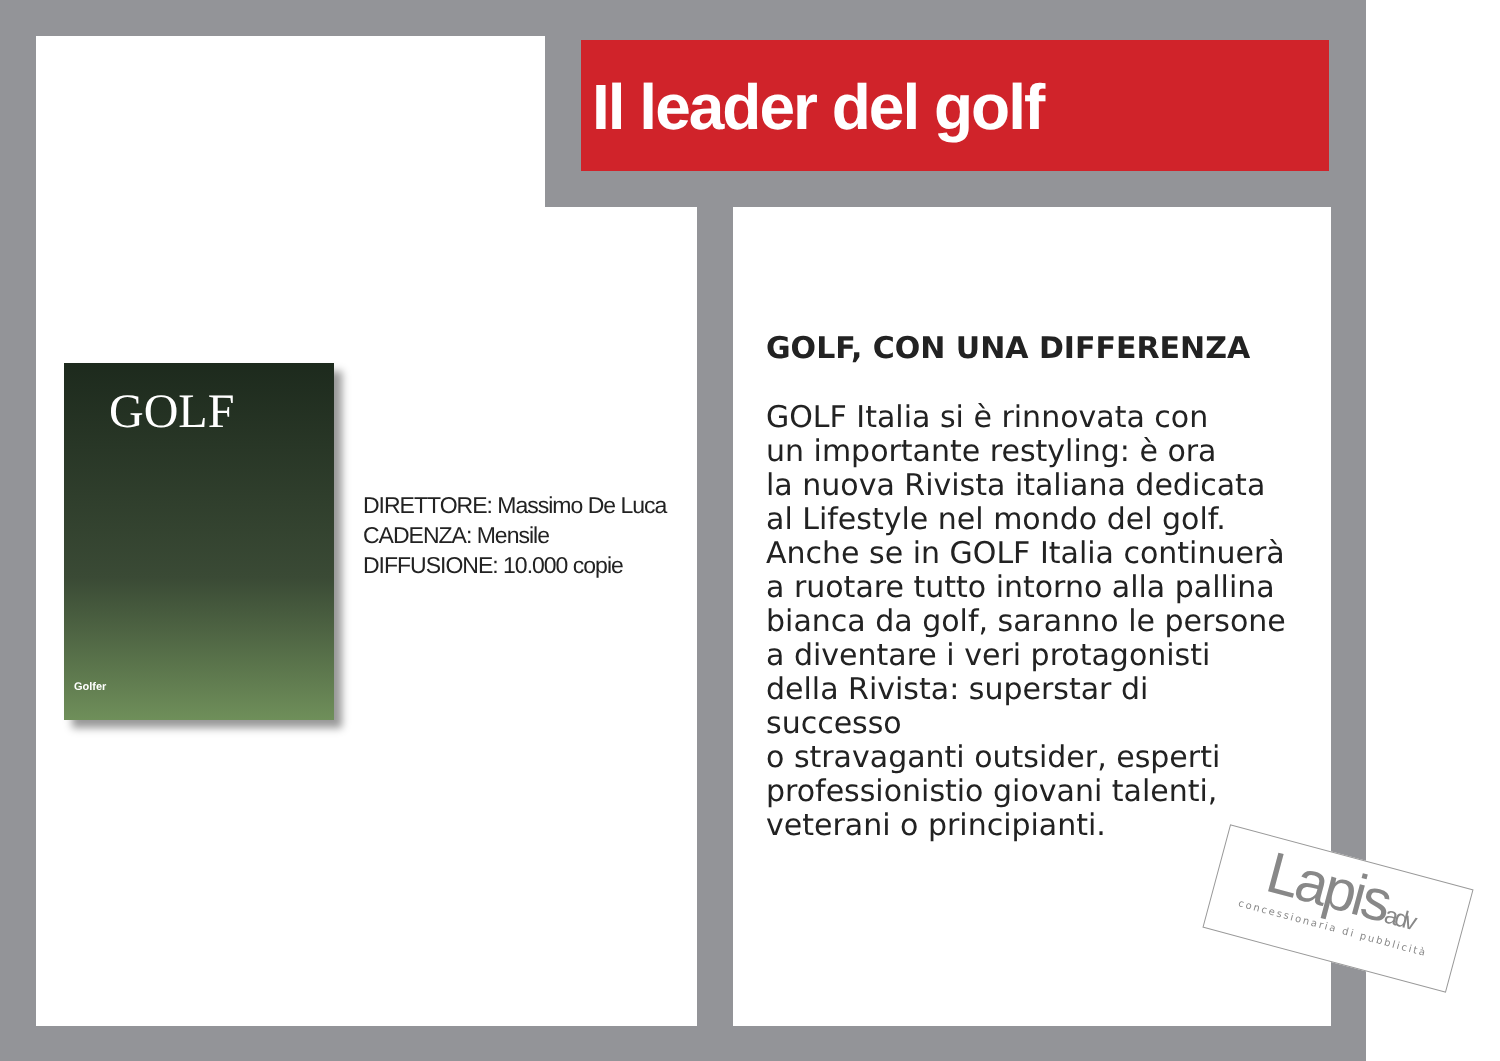Il leader del golf
GOLF
Golfer
DIRETTORE: Massimo De Luca
CADENZA: Mensile
DIFFUSIONE: 10.000 copie
GOLF, CON UNA DIFFERENZA
GOLF Italia si è rinnovata con
un importante restyling: è ora
la nuova Rivista italiana dedicata
al Lifestyle nel mondo del golf.
Anche se in GOLF Italia continuerà
a ruotare tutto intorno alla pallina
bianca da golf, saranno le persone
a diventare i veri protagonisti
della Rivista: superstar di successo
o stravaganti outsider, esperti
professionistio giovani talenti,
veterani o principianti.
Lapisadv
concessionaria di pubblicità